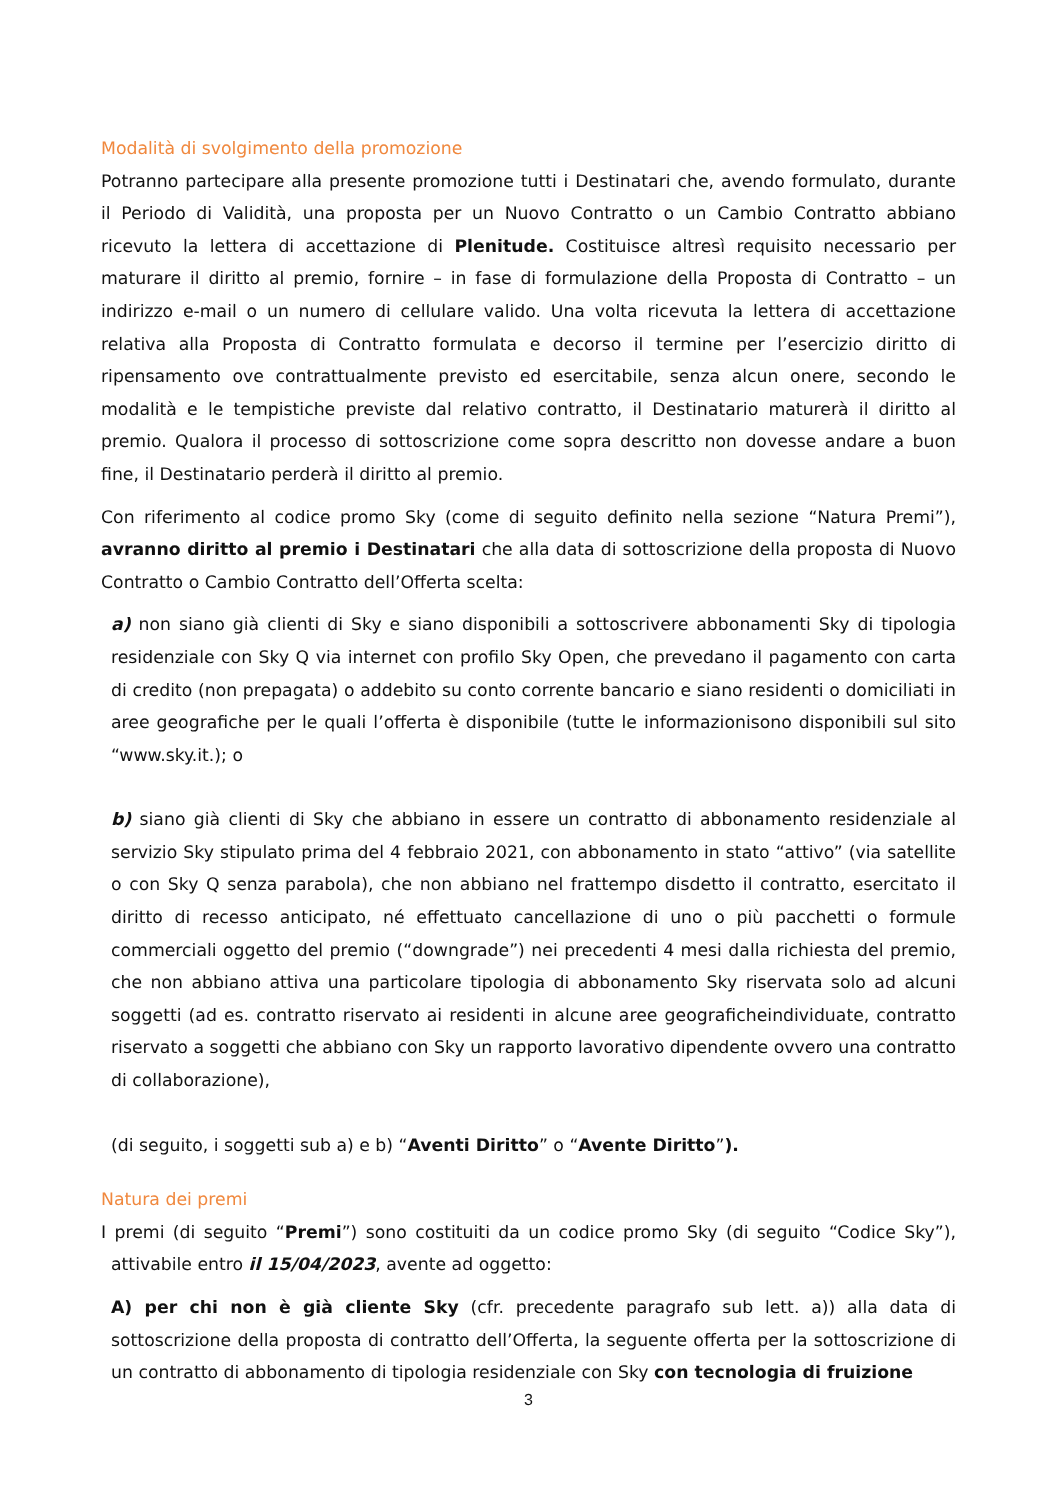Modalità di svolgimento della promozione
Potranno partecipare alla presente promozione tutti i Destinatari che, avendo formulato, durante il Periodo di Validità, una proposta per un Nuovo Contratto o un Cambio Contratto abbiano ricevuto la lettera di accettazione di Plenitude. Costituisce altresì requisito necessario per maturare il diritto al premio, fornire – in fase di formulazione della Proposta di Contratto – un indirizzo e-mail o un numero di cellulare valido. Una volta ricevuta la lettera di accettazione relativa alla Proposta di Contratto formulata e decorso il termine per l’esercizio diritto di ripensamento ove contrattualmente previsto ed esercitabile, senza alcun onere, secondo le modalità e le tempistiche previste dal relativo contratto, il Destinatario maturerà il diritto al premio. Qualora il processo di sottoscrizione come sopra descritto non dovesse andare a buon fine, il Destinatario perderà il diritto al premio.
Con riferimento al codice promo Sky (come di seguito definito nella sezione “Natura Premi”), avranno diritto al premio i Destinatari che alla data di sottoscrizione della proposta di Nuovo Contratto o Cambio Contratto dell’Offerta scelta:
a) non siano già clienti di Sky e siano disponibili a sottoscrivere abbonamenti Sky di tipologia residenziale con Sky Q via internet con profilo Sky Open, che prevedano il pagamento con carta di credito (non prepagata) o addebito su conto corrente bancario e siano residenti o domiciliati in aree geografiche per le quali l’offerta è disponibile (tutte le informazionisono disponibili sul sito “www.sky.it.); o
b) siano già clienti di Sky che abbiano in essere un contratto di abbonamento residenziale al servizio Sky stipulato prima del 4 febbraio 2021, con abbonamento in stato “attivo” (via satellite o con Sky Q senza parabola), che non abbiano nel frattempo disdetto il contratto, esercitato il diritto di recesso anticipato, né effettuato cancellazione di uno o più pacchetti o formule commerciali oggetto del premio (“downgrade”) nei precedenti 4 mesi dalla richiesta del premio, che non abbiano attiva una particolare tipologia di abbonamento Sky riservata solo ad alcuni soggetti (ad es. contratto riservato ai residenti in alcune aree geograficheindividuate, contratto riservato a soggetti che abbiano con Sky un rapporto lavorativo dipendente ovvero una contratto di collaborazione),
(di seguito, i soggetti sub a) e b) “Aventi Diritto” o “Avente Diritto”).
Natura dei premi
I premi (di seguito “Premi”) sono costituiti da un codice promo Sky (di seguito “Codice Sky”), attivabile entro il 15/04/2023, avente ad oggetto:
A) per chi non è già cliente Sky (cfr. precedente paragrafo sub lett. a)) alla data di sottoscrizione della proposta di contratto dell’Offerta, la seguente offerta per la sottoscrizione di un contratto di abbonamento di tipologia residenziale con Sky con tecnologia di fruizione
3